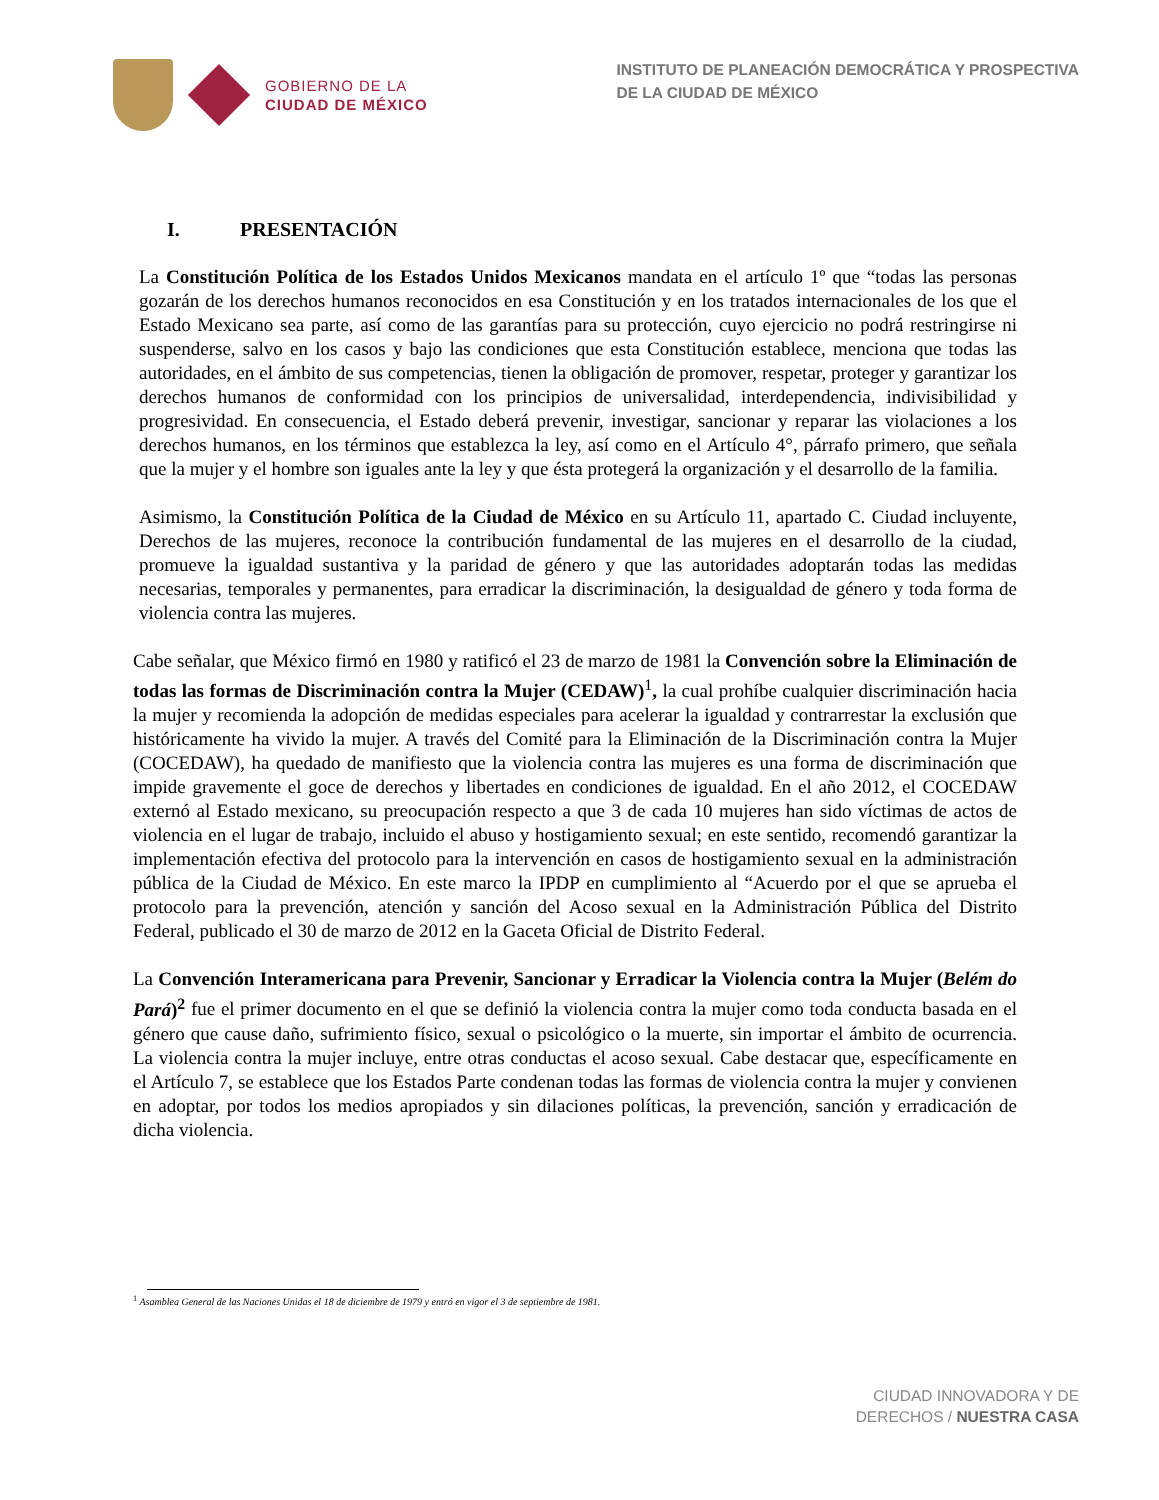GOBIERNO DE LA
CIUDAD DE MÉXICO
INSTITUTO DE PLANEACIÓN DEMOCRÁTICA Y PROSPECTIVA
DE LA CIUDAD DE MÉXICO
I. PRESENTACIÓN
La Constitución Política de los Estados Unidos Mexicanos mandata en el artículo 1º que “todas las personas gozarán de los derechos humanos reconocidos en esa Constitución y en los tratados internacionales de los que el Estado Mexicano sea parte, así como de las garantías para su protección, cuyo ejercicio no podrá restringirse ni suspenderse, salvo en los casos y bajo las condiciones que esta Constitución establece, menciona que todas las autoridades, en el ámbito de sus competencias, tienen la obligación de promover, respetar, proteger y garantizar los derechos humanos de conformidad con los principios de universalidad, interdependencia, indivisibilidad y progresividad. En consecuencia, el Estado deberá prevenir, investigar, sancionar y reparar las violaciones a los derechos humanos, en los términos que establezca la ley, así como en el Artículo 4°, párrafo primero, que señala que la mujer y el hombre son iguales ante la ley y que ésta protegerá la organización y el desarrollo de la familia.
Asimismo, la Constitución Política de la Ciudad de México en su Artículo 11, apartado C. Ciudad incluyente, Derechos de las mujeres, reconoce la contribución fundamental de las mujeres en el desarrollo de la ciudad, promueve la igualdad sustantiva y la paridad de género y que las autoridades adoptarán todas las medidas necesarias, temporales y permanentes, para erradicar la discriminación, la desigualdad de género y toda forma de violencia contra las mujeres.
Cabe señalar, que México firmó en 1980 y ratificó el 23 de marzo de 1981 la Convención sobre la Eliminación de todas las formas de Discriminación contra la Mujer (CEDAW)<sup>1</sup>, la cual prohíbe cualquier discriminación hacia la mujer y recomienda la adopción de medidas especiales para acelerar la igualdad y contrarrestar la exclusión que históricamente ha vivido la mujer. A través del Comité para la Eliminación de la Discriminación contra la Mujer (COCEDAW), ha quedado de manifiesto que la violencia contra las mujeres es una forma de discriminación que impide gravemente el goce de derechos y libertades en condiciones de igualdad. En el año 2012, el COCEDAW externó al Estado mexicano, su preocupación respecto a que 3 de cada 10 mujeres han sido víctimas de actos de violencia en el lugar de trabajo, incluido el abuso y hostigamiento sexual; en este sentido, recomendó garantizar la implementación efectiva del protocolo para la intervención en casos de hostigamiento sexual en la administración pública de la Ciudad de México. En este marco la IPDP en cumplimiento al “Acuerdo por el que se aprueba el protocolo para la prevención, atención y sanción del Acoso sexual en la Administración Pública del Distrito Federal, publicado el 30 de marzo de 2012 en la Gaceta Oficial de Distrito Federal.
La Convención Interamericana para Prevenir, Sancionar y Erradicar la Violencia contra la Mujer (Belém do Pará)<sup>2</sup> fue el primer documento en el que se definió la violencia contra la mujer como toda conducta basada en el género que cause daño, sufrimiento físico, sexual o psicológico o la muerte, sin importar el ámbito de ocurrencia. La violencia contra la mujer incluye, entre otras conductas el acoso sexual. Cabe destacar que, específicamente en el Artículo 7, se establece que los Estados Parte condenan todas las formas de violencia contra la mujer y convienen en adoptar, por todos los medios apropiados y sin dilaciones políticas, la prevención, sanción y erradicación de dicha violencia.
<sup>1</sup> Asamblea General de las Naciones Unidas el 18 de diciembre de 1979 y entró en vigor el 3 de septiembre de 1981.
CIUDAD INNOVADORA Y DE
DERECHOS / NUESTRA CASA